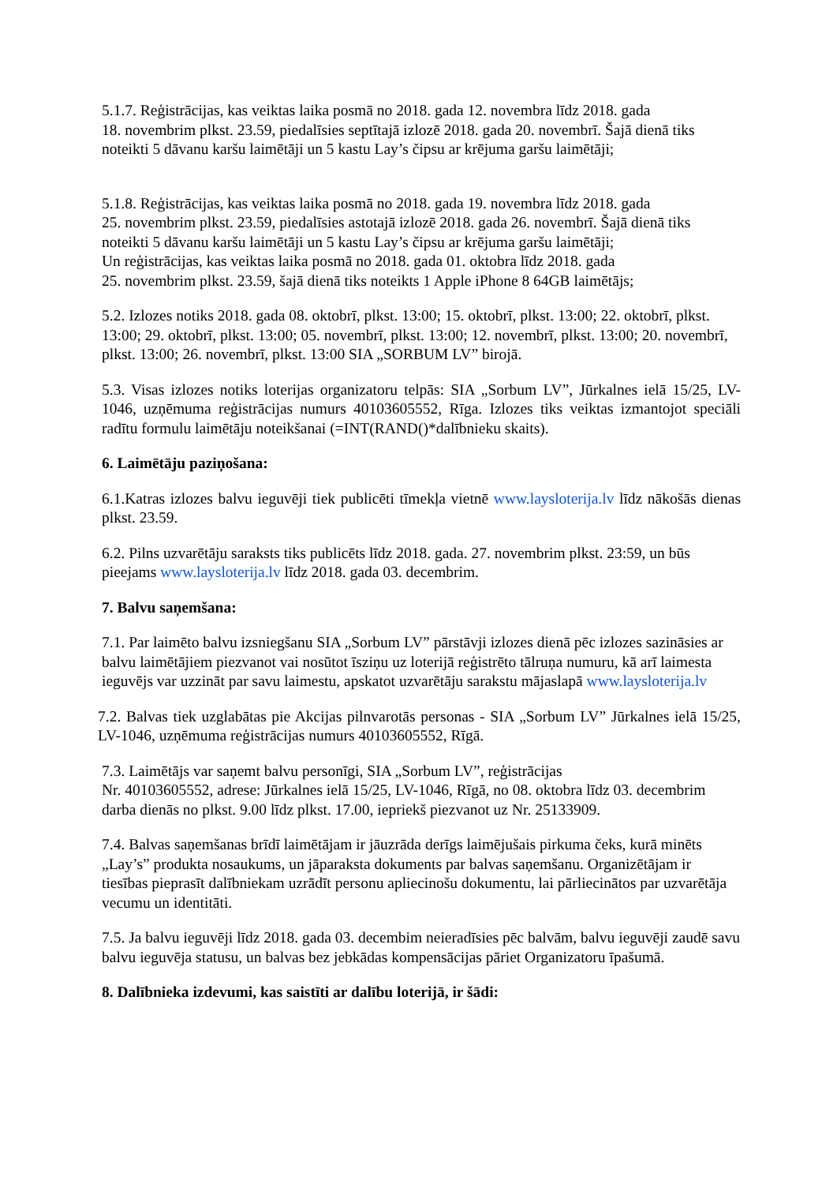5.1.7. Reģistrācijas, kas veiktas laika posmā no 2018. gada 12. novembra līdz 2018. gada
18. novembrim plkst. 23.59, piedalīsies septītajā izlozē 2018. gada 20. novembrī. Šajā dienā tiks noteikti 5 dāvanu karšu laimētāji un 5 kastu Lay’s čipsu ar krējuma garšu laimētāji;
5.1.8. Reģistrācijas, kas veiktas laika posmā no 2018. gada 19. novembra līdz 2018. gada
25. novembrim plkst. 23.59, piedalīsies astotajā izlozē 2018. gada 26. novembrī. Šajā dienā tiks noteikti 5 dāvanu karšu laimētāji un 5 kastu Lay’s čipsu ar krējuma garšu laimētāji;
Un reģistrācijas, kas veiktas laika posmā no 2018. gada 01. oktobra līdz 2018. gada
25. novembrim plkst. 23.59, šajā dienā tiks noteikts 1 Apple iPhone 8 64GB laimētājs;
5.2. Izlozes notiks 2018. gada 08. oktobrī, plkst. 13:00; 15. oktobrī, plkst. 13:00; 22. oktobrī, plkst. 13:00; 29. oktobrī, plkst. 13:00; 05. novembrī, plkst. 13:00; 12. novembrī, plkst. 13:00; 20. novembrī, plkst. 13:00; 26. novembrī, plkst. 13:00 SIA „SORBUM LV” birojā.
5.3. Visas izlozes notiks loterijas organizatoru telpās: SIA „Sorbum LV”, Jūrkalnes ielā 15/25, LV-1046, uzņēmuma reģistrācijas numurs 40103605552, Rīga. Izlozes tiks veiktas izmantojot speciāli radītu formulu laimētāju noteikšanai (=INT(RAND()*dalībnieku skaits).
6. Laimētāju paziņošana:
6.1.Katras izlozes balvu ieguvēji tiek publicēti tīmekļa vietnē www.laysloterija.lv līdz nākošās dienas plkst. 23.59.
6.2. Pilns uzvarētāju saraksts tiks publicēts līdz 2018. gada. 27. novembrim plkst. 23:59, un būs pieejams www.laysloterija.lv līdz 2018. gada 03. decembrim.
7. Balvu saņemšana:
7.1. Par laimēto balvu izsniegšanu SIA „Sorbum LV” pārstāvji izlozes dienā pēc izlozes sazināsies ar balvu laimētājiem piezvanot vai nosūtot īsziņu uz loterijā reģistrēto tālruņa numuru, kā arī laimesta ieguvējs var uzzināt par savu laimestu, apskatot uzvarētāju sarakstu mājaslapā www.laysloterija.lv
7.2. Balvas tiek uzglabātas pie Akcijas pilnvarotās personas - SIA „Sorbum LV” Jūrkalnes ielā 15/25, LV-1046, uzņēmuma reģistrācijas numurs 40103605552, Rīgā.
7.3. Laimētājs var saņemt balvu personīgi, SIA „Sorbum LV”, reģistrācijas
Nr. 40103605552, adrese: Jūrkalnes ielā 15/25, LV-1046, Rīgā, no 08. oktobra līdz 03. decembrim darba dienās no plkst. 9.00 līdz plkst. 17.00, iepriekš piezvanot uz Nr. 25133909.
7.4. Balvas saņemšanas brīdī laimētājam ir jāuzrāda derīgs laimējušais pirkuma čeks, kurā minēts „Lay’s” produkta nosaukums, un jāparaksta dokuments par balvas saņemšanu. Organizētājam ir tiesības pieprasīt dalībniekam uzrādīt personu apliecinošu dokumentu, lai pārliecinātos par uzvarētāja vecumu un identitāti.
7.5. Ja balvu ieguvēji līdz 2018. gada 03. decembim neieradīsies pēc balvām, balvu ieguvēji zaudē savu balvu ieguvēja statusu, un balvas bez jebkādas kompensācijas pāriet Organizatoru īpašumā.
8. Dalībnieka izdevumi, kas saistīti ar dalību loterijā, ir šādi: